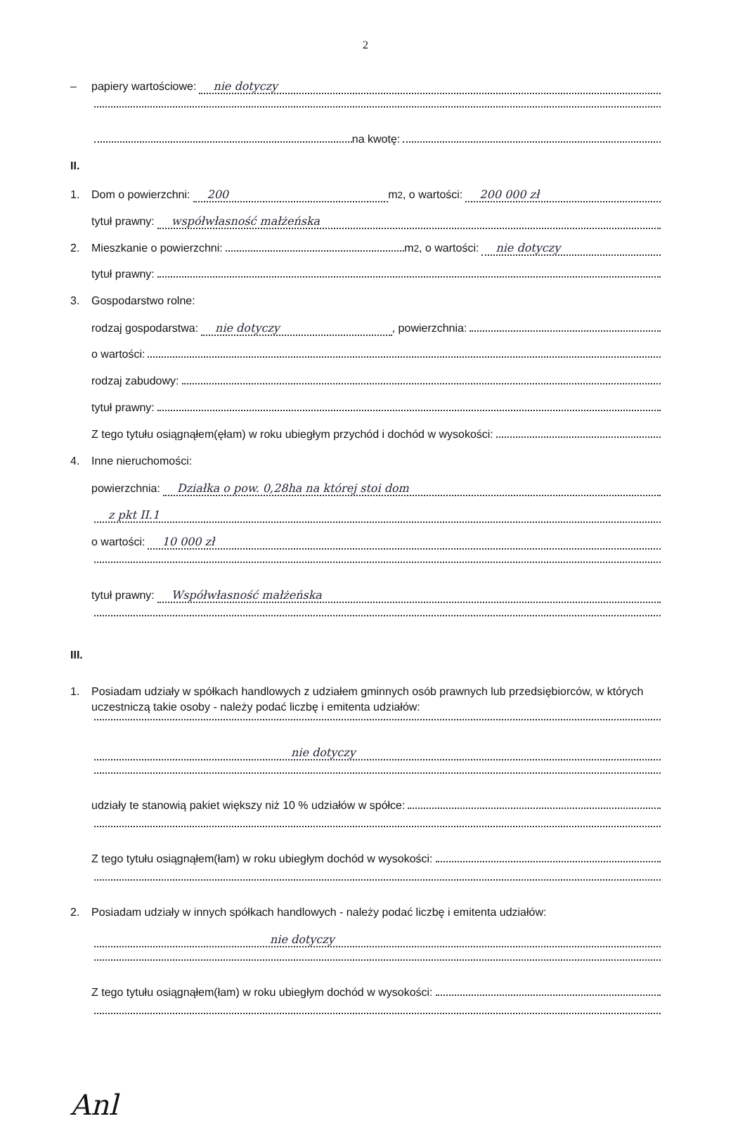2
– papiery wartościowe: nie dotyczy
na kwotę:
II.
1. Dom o powierzchni: 200 m<sup>2</sup>, o wartości: 200 000 zł
tytuł prawny: współwłasność małżeńska
2. Mieszkanie o powierzchni: m<sup>2</sup>, o wartości: nie dotyczy
tytuł prawny:
3. Gospodarstwo rolne:
rodzaj gospodarstwa: nie dotyczy, powierzchnia:
o wartości:
rodzaj zabudowy:
tytuł prawny:
Z tego tytułu osiągnąłem(ęłam) w roku ubiegłym przychód i dochód w wysokości:
4. Inne nieruchomości:
powierzchnia: Działka o pow. 0,28ha na której stoi dom
z pkt II.1
o wartości: 10 000 zł
tytuł prawny: Współwłasność małżeńska
III.
1. Posiadam udziały w spółkach handlowych z udziałem gminnych osób prawnych lub przedsiębiorców, w których uczestniczą takie osoby - należy podać liczbę i emitenta udziałów:
nie dotyczy
udziały te stanowią pakiet większy niż 10 % udziałów w spółce:
Z tego tytułu osiągnąłem(łam) w roku ubiegłym dochód w wysokości:
2. Posiadam udziały w innych spółkach handlowych - należy podać liczbę i emitenta udziałów:
nie dotyczy
Z tego tytułu osiągnąłem(łam) w roku ubiegłym dochód w wysokości:
Anl